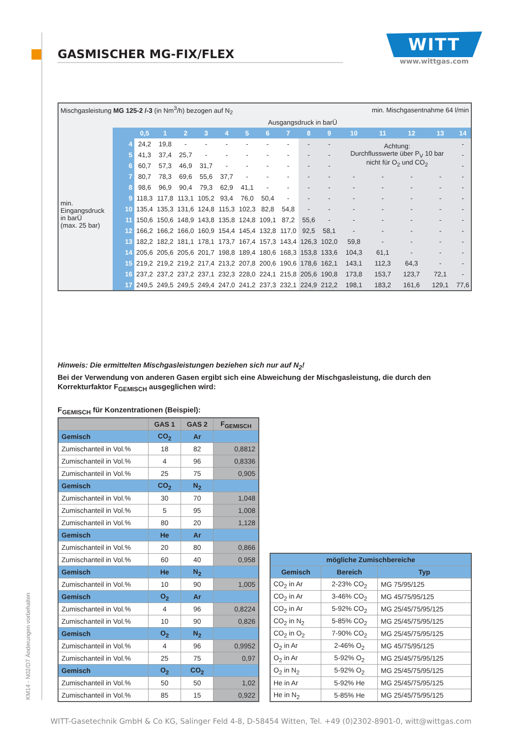GASMISCHER MG-FIX/FLEX
WITT
www.wittgas.com
KM14 - N02/D7 Änderungen vorbehalten
| Mischgasleistung MG 125-2 /-3 (in Nm<sup>3</sup>/h) bezogen auf N<sub>2</sub> | | | | | | | | | | | min. Mischgasentnahme 64 l/min | | | | | |
| | | Ausgangsdruck in barÜ | | | | | | | | | | | | | | |
| | | 0,5 | 1 | 2 | 3 | 4 | 5 | 6 | 7 | 8 | 9 | 10 | 11 | 12 | 13 | 14 |
| min. Eingangsdruck in barÜ (max. 25 bar) | 4 | 24,2 | 19,8 | - | - | - | - | - | - | - | - | Achtung: Durchflusswerte über P<sub>V</sub> 10 bar nicht für O<sub>2</sub> und CO<sub>2</sub> | | | | - |
| | 5 | 41,3 | 37,4 | 25,7 | - | - | - | - | - | - | - | | | | | - |
| | 6 | 60,7 | 57,3 | 46,9 | 31,7 | - | - | - | - | - | - | | | | | - |
| | 7 | 80,7 | 78,3 | 69,6 | 55,6 | 37,7 | - | - | - | - | - | - | - | - | - | - |
| | 8 | 98,6 | 96,9 | 90,4 | 79,3 | 62,9 | 41,1 | - | - | - | - | - | - | - | - | - |
| | 9 | 118,3 | 117,8 | 113,1 | 105,2 | 93,4 | 76,0 | 50,4 | - | - | - | - | - | - | - | - |
| | 10 | 135,4 | 135,3 | 131,6 | 124,8 | 115,3 | 102,3 | 82,8 | 54,8 | - | - | - | - | - | - | - |
| | 11 | 150,6 | 150,6 | 148,9 | 143,8 | 135,8 | 124,8 | 109,1 | 87,2 | 55,6 | - | - | - | - | - | - |
| | 12 | 166,2 | 166,2 | 166,0 | 160,9 | 154,4 | 145,4 | 132,8 | 117,0 | 92,5 | 58,1 | - | - | - | - | - |
| | 13 | 182,2 | 182,2 | 181,1 | 178,1 | 173,7 | 167,4 | 157,3 | 143,4 | 126,3 | 102,0 | 59,8 | - | - | - | - |
| | 14 | 205,6 | 205,6 | 205,6 | 201,7 | 198,8 | 189,4 | 180,6 | 168,3 | 153,8 | 133,6 | 104,3 | 61,1 | - | - | - |
| | 15 | 219,2 | 219,2 | 219,2 | 217,4 | 213,2 | 207,8 | 200,6 | 190,6 | 178,6 | 162,1 | 143,1 | 112,3 | 64,3 | - | - |
| | 16 | 237,2 | 237,2 | 237,2 | 237,1 | 232,3 | 228,0 | 224,1 | 215,8 | 205,6 | 190,8 | 173,8 | 153,7 | 123,7 | 72,1 | - |
| | 17 | 249,5 | 249,5 | 249,5 | 249,4 | 247,0 | 241,2 | 237,3 | 232,1 | 224,9 | 212,2 | 198,1 | 183,2 | 161,6 | 129,1 | 77,6 |
Hinweis: Die ermittelten Mischgasleistungen beziehen sich nur auf N<sub>2</sub>!
Bei der Verwendung von anderen Gasen ergibt sich eine Abweichung der Mischgasleistung, die durch den Korrekturfaktor F<sub>GEMISCH</sub> ausgeglichen wird:
F<sub>GEMISCH</sub> für Konzentrationen (Beispiel):
| | GAS 1 | GAS 2 | F<sub>GEMISCH</sub> |
| --- | --- | --- | --- |
| Gemisch | CO<sub>2</sub> | Ar | |
| Zumischanteil in Vol.% | 18 | 82 | 0,8812 |
| Zumischanteil in Vol.% | 4 | 96 | 0,8336 |
| Zumischanteil in Vol.% | 25 | 75 | 0,905 |
| Gemisch | CO<sub>2</sub> | N<sub>2</sub> | |
| Zumischanteil in Vol.% | 30 | 70 | 1,048 |
| Zumischanteil in Vol.% | 5 | 95 | 1,008 |
| Zumischanteil in Vol.% | 80 | 20 | 1,128 |
| Gemisch | He | Ar | |
| Zumischanteil in Vol.% | 20 | 80 | 0,866 |
| Zumischanteil in Vol.% | 60 | 40 | 0,958 |
| Gemisch | He | N<sub>2</sub> | |
| Zumischanteil in Vol.% | 10 | 90 | 1,005 |
| Gemisch | O<sub>2</sub> | Ar | |
| Zumischanteil in Vol.% | 4 | 96 | 0,8224 |
| Zumischanteil in Vol.% | 10 | 90 | 0,826 |
| Gemisch | O<sub>2</sub> | N<sub>2</sub> | |
| Zumischanteil in Vol.% | 4 | 96 | 0,9952 |
| Zumischanteil in Vol.% | 25 | 75 | 0,97 |
| Gemisch | O<sub>2</sub> | CO<sub>2</sub> | |
| Zumischanteil in Vol.% | 50 | 50 | 1,02 |
| Zumischanteil in Vol.% | 85 | 15 | 0,922 |
| mögliche Zumischbereiche | | |
| --- | --- | --- |
| Gemisch | Bereich | Typ |
| CO<sub>2</sub> in Ar | 2-23% CO<sub>2</sub> | MG 75/95/125 |
| CO<sub>2</sub> in Ar | 3-46% CO<sub>2</sub> | MG 45/75/95/125 |
| CO<sub>2</sub> in Ar | 5-92% CO<sub>2</sub> | MG 25/45/75/95/125 |
| CO<sub>2</sub> in N<sub>2</sub> | 5-85% CO<sub>2</sub> | MG 25/45/75/95/125 |
| CO<sub>2</sub> in O<sub>2</sub> | 7-90% CO<sub>2</sub> | MG 25/45/75/95/125 |
| O<sub>2</sub> in Ar | 2-46% O<sub>2</sub> | MG 45/75/95/125 |
| O<sub>2</sub> in Ar | 5-92% O<sub>2</sub> | MG 25/45/75/95/125 |
| O<sub>2</sub> in N<sub>2</sub> | 5-92% O<sub>2</sub> | MG 25/45/75/95/125 |
| He in Ar | 5-92% He | MG 25/45/75/95/125 |
| He in N<sub>2</sub> | 5-85% He | MG 25/45/75/95/125 |
WITT-Gasetechnik GmbH & Co KG, Salinger Feld 4-8, D-58454 Witten, Tel. +49 (0)2302-8901-0, witt@wittgas.com